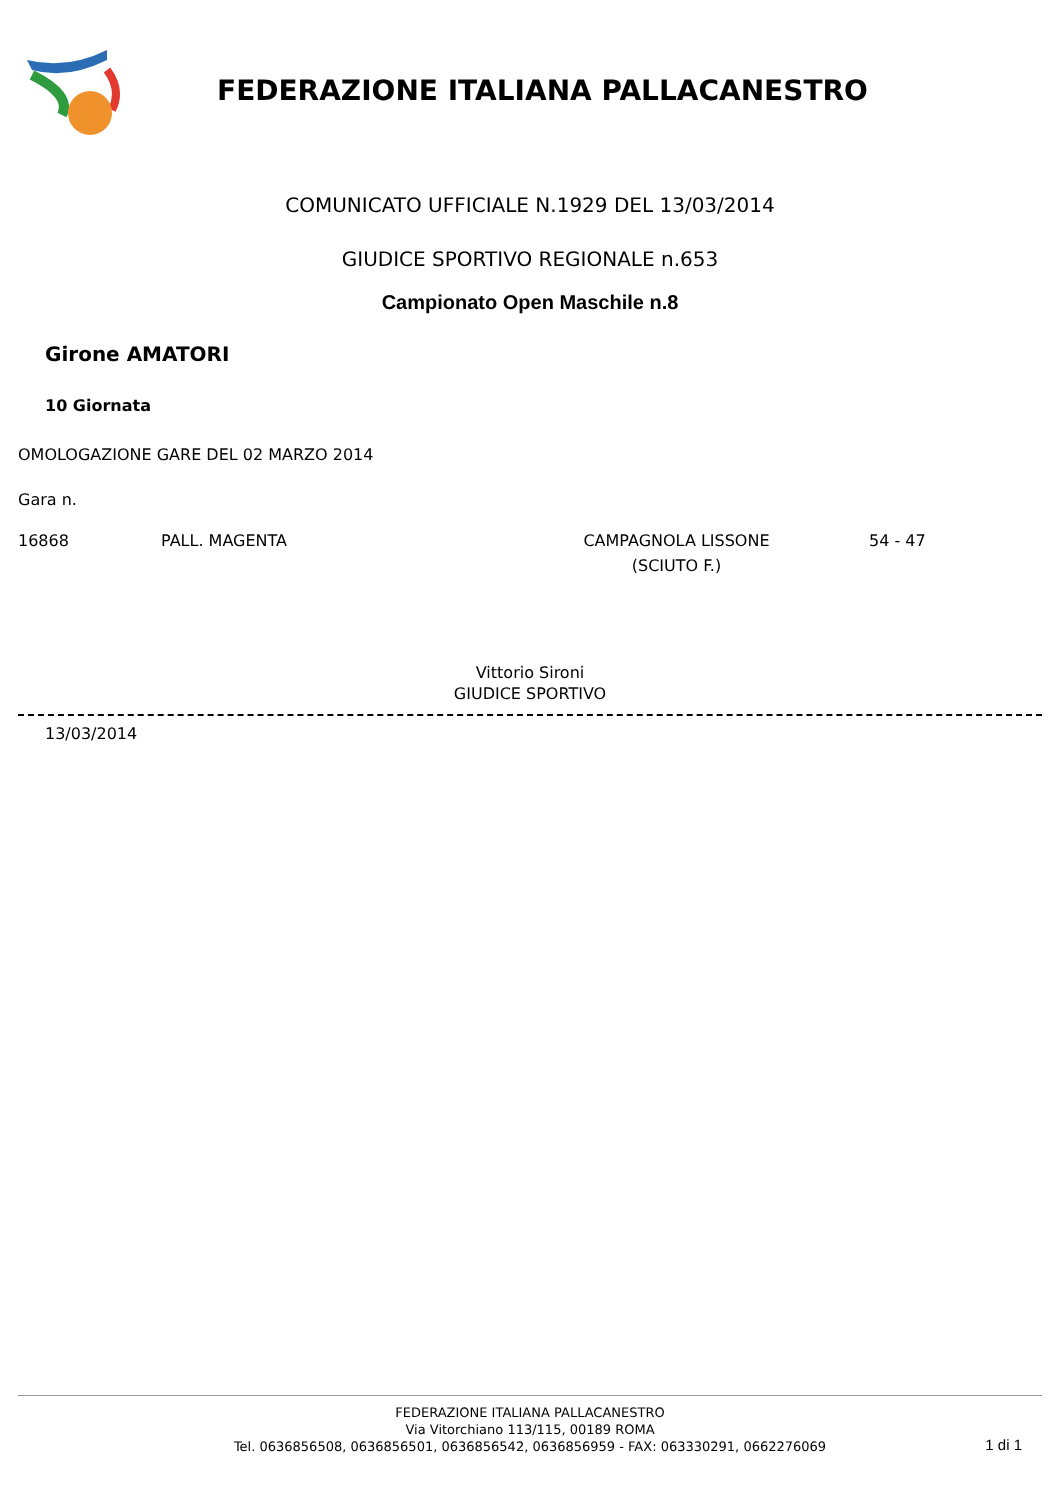FEDERAZIONE ITALIANA PALLACANESTRO
COMUNICATO UFFICIALE N.1929 DEL 13/03/2014
GIUDICE SPORTIVO REGIONALE n.653
Campionato Open Maschile n.8
Girone AMATORI
10 Giornata
OMOLOGAZIONE GARE DEL 02 MARZO 2014
Gara n.
| 16868 | PALL. MAGENTA | CAMPAGNOLA LISSONE (SCIUTO F.) | 54 - 47 |
Vittorio Sironi
GIUDICE SPORTIVO
13/03/2014
FEDERAZIONE ITALIANA PALLACANESTRO
Via Vitorchiano 113/115, 00189 ROMA
Tel. 0636856508, 0636856501, 0636856542, 0636856959 - FAX: 063330291, 0662276069
1 di 1